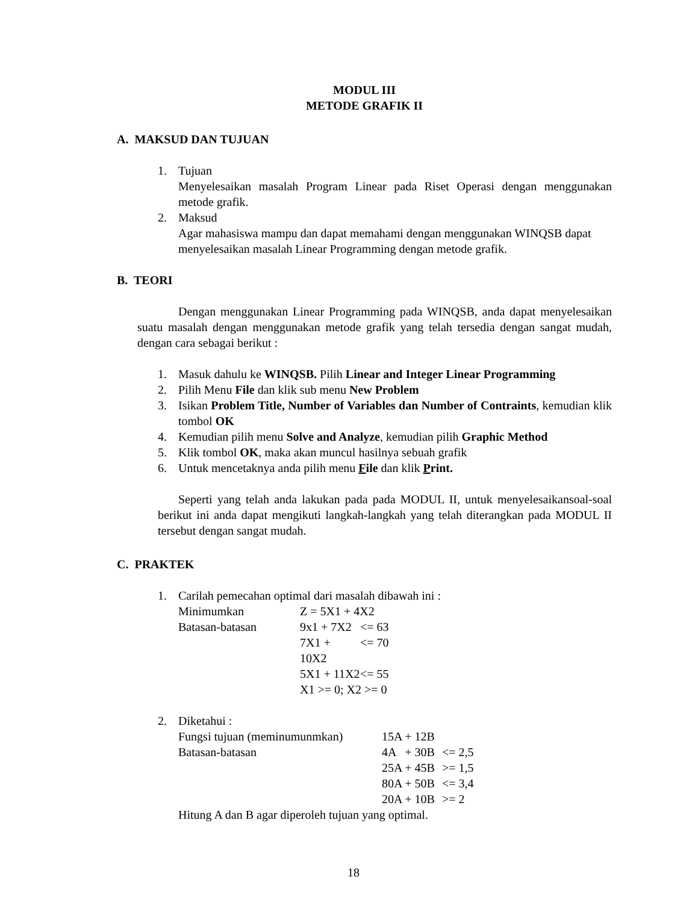MODUL III
METODE GRAFIK II
A. MAKSUD DAN TUJUAN
1. Tujuan
Menyelesaikan masalah Program Linear pada Riset Operasi dengan menggunakan metode grafik.
2. Maksud
Agar mahasiswa mampu dan dapat memahami dengan menggunakan WINQSB dapat menyelesaikan masalah Linear Programming dengan metode grafik.
B. TEORI
Dengan menggunakan Linear Programming pada WINQSB, anda dapat menyelesaikan suatu masalah dengan menggunakan metode grafik yang telah tersedia dengan sangat mudah, dengan cara sebagai berikut :
1. Masuk dahulu ke WINQSB. Pilih Linear and Integer Linear Programming
2. Pilih Menu File dan klik sub menu New Problem
3. Isikan Problem Title, Number of Variables dan Number of Contraints, kemudian klik tombol OK
4. Kemudian pilih menu Solve and Analyze, kemudian pilih Graphic Method
5. Klik tombol OK, maka akan muncul hasilnya sebuah grafik
6. Untuk mencetaknya anda pilih menu File dan klik Print.
Seperti yang telah anda lakukan pada pada MODUL II, untuk menyelesaikansoal-soal berikut ini anda dapat mengikuti langkah-langkah yang telah diterangkan pada MODUL II tersebut dengan sangat mudah.
C. PRAKTEK
1. Carilah pemecahan optimal dari masalah dibawah ini :
| Minimumkan | Z = 5X1 + 4X2 | |
| Batasan-batasan | 9x1 + 7X2 | <= 63 |
| | 7X1 + 10X2 | <= 70 |
| | 5X1 + 11X2 | <= 55 |
| | X1 >= 0; X2 >= 0 | |
2. Diketahui :
| Fungsi tujuan (meminumunmkan) | 15A + 12B | |
| Batasan-batasan | 4A + 30B | <= 2,5 |
| | 25A + 45B | >= 1,5 |
| | 80A + 50B | <= 3,4 |
| | 20A + 10B | >= 2 |
Hitung A dan B agar diperoleh tujuan yang optimal.
18